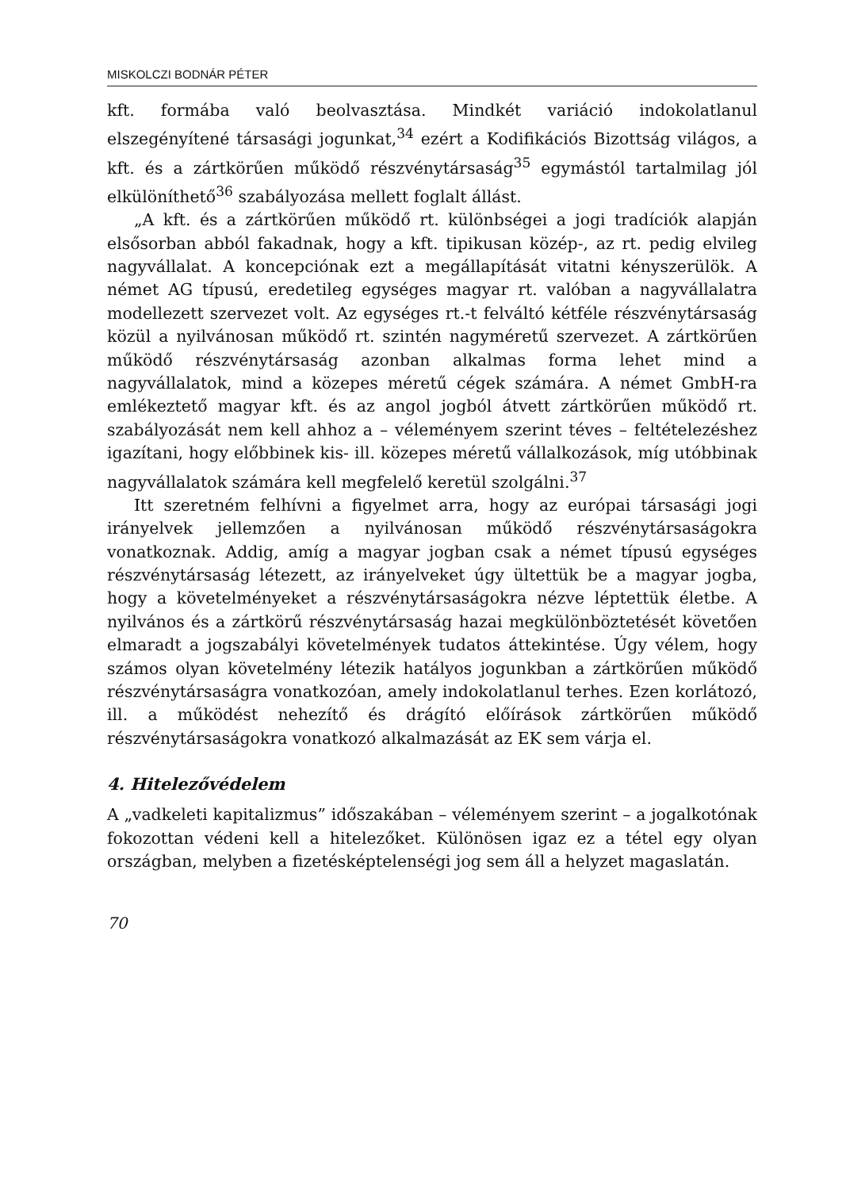MISKOLCZI BODNÁR PÉTER
kft. formába való beolvasztása. Mindkét variáció indokolatlanul elszegényítené társasági jogunkat,<sup>34</sup> ezért a Kodifikációs Bizottság világos, a kft. és a zártkörűen működő részvénytársaság<sup>35</sup> egymástól tartalmilag jól elkülöníthető<sup>36</sup> szabályozása mellett foglalt állást.
„A kft. és a zártkörűen működő rt. különbségei a jogi tradíciók alapján elsősorban abból fakadnak, hogy a kft. tipikusan közép-, az rt. pedig elvileg nagyvállalat. A koncepciónak ezt a megállapítását vitatni kényszerülök. A német AG típusú, eredetileg egységes magyar rt. valóban a nagyvállalatra modellezett szervezet volt. Az egységes rt.-t felváltó kétféle részvénytársaság közül a nyilvánosan működő rt. szintén nagyméretű szervezet. A zártkörűen működő részvénytársaság azonban alkalmas forma lehet mind a nagyvállalatok, mind a közepes méretű cégek számára. A német GmbH-ra emlékeztető magyar kft. és az angol jogból átvett zártkörűen működő rt. szabályozását nem kell ahhoz a – véleményem szerint téves – feltételezéshez igazítani, hogy előbbinek kis- ill. közepes méretű vállalkozások, míg utóbbinak nagyvállalatok számára kell megfelelő keretül szolgálni.<sup>37</sup>
Itt szeretném felhívni a figyelmet arra, hogy az európai társasági jogi irányelvek jellemzően a nyilvánosan működő részvénytársaságokra vonatkoznak. Addig, amíg a magyar jogban csak a német típusú egységes részvénytársaság létezett, az irányelveket úgy ültettük be a magyar jogba, hogy a követelményeket a részvénytársaságokra nézve léptettük életbe. A nyilvános és a zártkörű részvénytársaság hazai megkülönböztetését követően elmaradt a jogszabályi követelmények tudatos áttekintése. Úgy vélem, hogy számos olyan követelmény létezik hatályos jogunkban a zártkörűen működő részvénytársaságra vonatkozóan, amely indokolatlanul terhes. Ezen korlátozó, ill. a működést nehezítő és drágító előírások zártkörűen működő részvénytársaságokra vonatkozó alkalmazását az EK sem várja el.
4. Hitelezővédelem
A „vadkeleti kapitalizmus” időszakában – véleményem szerint – a jogalkotónak fokozottan védeni kell a hitelezőket. Különösen igaz ez a tétel egy olyan országban, melyben a fizetésképtelenségi jog sem áll a helyzet magaslatán.
70